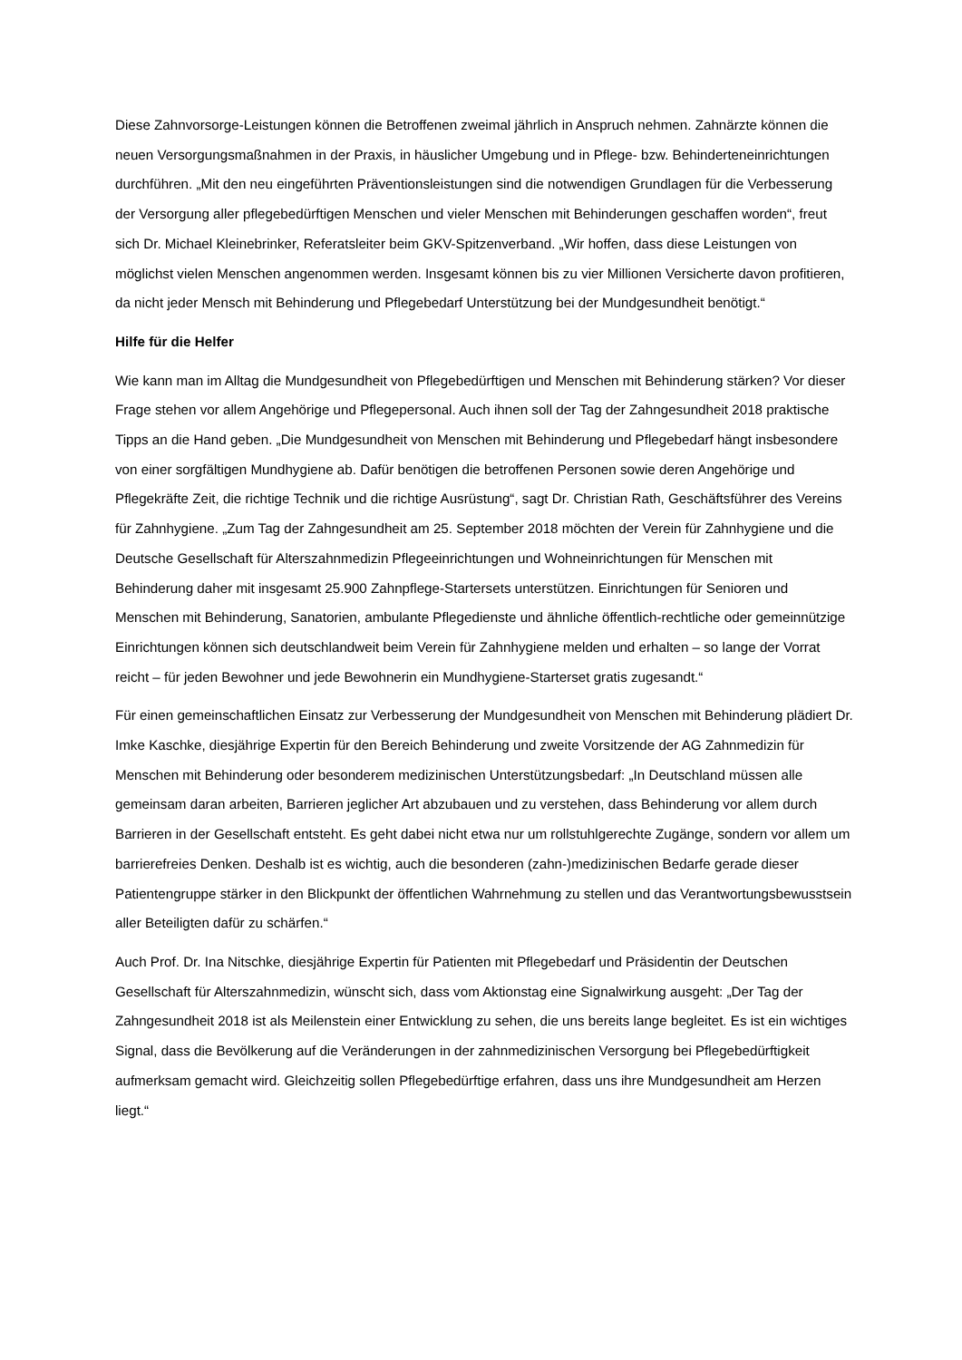Diese Zahnvorsorge-Leistungen können die Betroffenen zweimal jährlich in Anspruch nehmen. Zahnärzte können die neuen Versorgungsmaßnahmen in der Praxis, in häuslicher Umgebung und in Pflege- bzw. Behinderteneinrichtungen durchführen. „Mit den neu eingeführten Präventionsleistungen sind die notwendigen Grundlagen für die Verbesserung der Versorgung aller pflegebedürftigen Menschen und vieler Menschen mit Behinderungen geschaffen worden“, freut sich Dr. Michael Kleinebrinker, Referatsleiter beim GKV-Spitzenverband. „Wir hoffen, dass diese Leistungen von möglichst vielen Menschen angenommen werden. Insgesamt können bis zu vier Millionen Versicherte davon profitieren, da nicht jeder Mensch mit Behinderung und Pflegebedarf Unterstützung bei der Mundgesundheit benötigt.“
Hilfe für die Helfer
Wie kann man im Alltag die Mundgesundheit von Pflegebedürftigen und Menschen mit Behinderung stärken? Vor dieser Frage stehen vor allem Angehörige und Pflegepersonal. Auch ihnen soll der Tag der Zahngesundheit 2018 praktische Tipps an die Hand geben. „Die Mundgesundheit von Menschen mit Behinderung und Pflegebedarf hängt insbesondere von einer sorgfältigen Mundhygiene ab. Dafür benötigen die betroffenen Personen sowie deren Angehörige und Pflegekräfte Zeit, die richtige Technik und die richtige Ausrüstung“, sagt Dr. Christian Rath, Geschäftsführer des Vereins für Zahnhygiene. „Zum Tag der Zahngesundheit am 25. September 2018 möchten der Verein für Zahnhygiene und die Deutsche Gesellschaft für Alterszahnmedizin Pflegeeinrichtungen und Wohneinrichtungen für Menschen mit Behinderung daher mit insgesamt 25.900 Zahnpflege-Startersets unterstützen. Einrichtungen für Senioren und Menschen mit Behinderung, Sanatorien, ambulante Pflegedienste und ähnliche öffentlich-rechtliche oder gemeinnützige Einrichtungen können sich deutschlandweit beim Verein für Zahnhygiene melden und erhalten – so lange der Vorrat reicht – für jeden Bewohner und jede Bewohnerin ein Mundhygiene-Starterset gratis zugesandt.“
Für einen gemeinschaftlichen Einsatz zur Verbesserung der Mundgesundheit von Menschen mit Behinderung plädiert Dr. Imke Kaschke, diesjährige Expertin für den Bereich Behinderung und zweite Vorsitzende der AG Zahnmedizin für Menschen mit Behinderung oder besonderem medizinischen Unterstützungsbedarf: „In Deutschland müssen alle gemeinsam daran arbeiten, Barrieren jeglicher Art abzubauen und zu verstehen, dass Behinderung vor allem durch Barrieren in der Gesellschaft entsteht. Es geht dabei nicht etwa nur um rollstuhlgerechte Zugänge, sondern vor allem um barrierefreies Denken. Deshalb ist es wichtig, auch die besonderen (zahn-)medizinischen Bedarfe gerade dieser Patientengruppe stärker in den Blickpunkt der öffentlichen Wahrnehmung zu stellen und das Verantwortungsbewusstsein aller Beteiligten dafür zu schärfen.“
Auch Prof. Dr. Ina Nitschke, diesjährige Expertin für Patienten mit Pflegebedarf und Präsidentin der Deutschen Gesellschaft für Alterszahnmedizin, wünscht sich, dass vom Aktionstag eine Signalwirkung ausgeht: „Der Tag der Zahngesundheit 2018 ist als Meilenstein einer Entwicklung zu sehen, die uns bereits lange begleitet. Es ist ein wichtiges Signal, dass die Bevölkerung auf die Veränderungen in der zahnmedizinischen Versorgung bei Pflegebedürftigkeit aufmerksam gemacht wird. Gleichzeitig sollen Pflegebedürftige erfahren, dass uns ihre Mundgesundheit am Herzen liegt.“